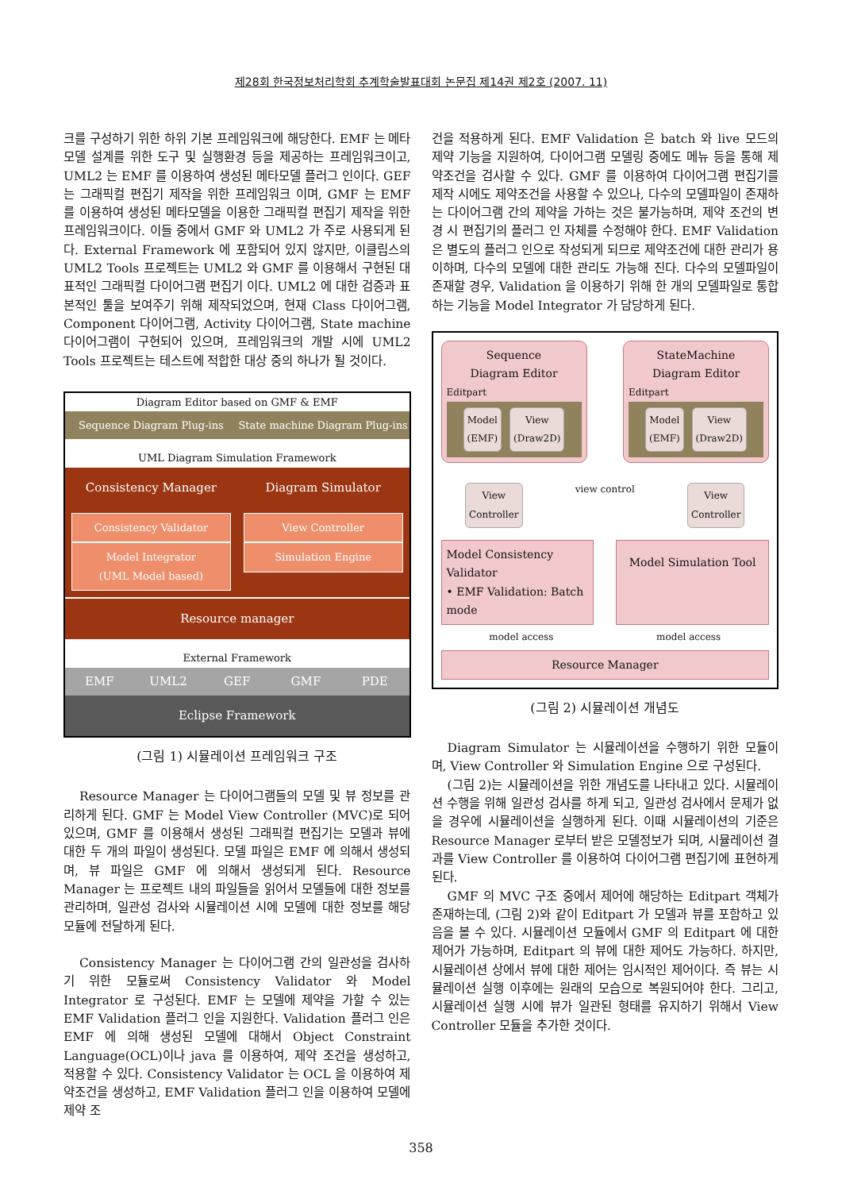제28회 한국정보처리학회 추계학술발표대회 논문집 제14권 제2호 (2007. 11)
크를 구성하기 위한 하위 기본 프레임워크에 해당한다. EMF 는 메타모델 설계를 위한 도구 및 실행환경 등을 제공하는 프레임워크이고, UML2 는 EMF 를 이용하여 생성된 메타모델 플러그 인이다. GEF 는 그래픽컬 편집기 제작을 위한 프레임워크 이며, GMF 는 EMF 를 이용하여 생성된 메타모델을 이용한 그래픽컬 편집기 제작을 위한 프레임워크이다. 이들 중에서 GMF 와 UML2 가 주로 사용되게 된다. External Framework 에 포함되어 있지 않지만, 이클립스의 UML2 Tools 프로젝트는 UML2 와 GMF 를 이용해서 구현된 대표적인 그래픽컬 다이어그램 편집기 이다. UML2 에 대한 검증과 표본적인 툴을 보여주기 위해 제작되었으며, 현재 Class 다이어그램, Component 다이어그램, Activity 다이어그램, State machine 다이어그램이 구현되어 있으며, 프레임워크의 개발 시에 UML2 Tools 프로젝트는 테스트에 적합한 대상 중의 하나가 될 것이다.
Diagram Editor based on GMF & EMF
Sequence Diagram Plug-ins State machine Diagram Plug-ins
UML Diagram Simulation Framework
Consistency Manager
Consistency Validator
Model Integrator
(UML Model based)
Diagram Simulator
View Controller
Simulation Engine
Resource manager
External Framework
EMF UML2 GEF GMF PDE
Eclipse Framework
(그림 1) 시뮬레이션 프레임워크 구조
Resource Manager 는 다이어그램들의 모델 및 뷰 정보를 관리하게 된다. GMF 는 Model View Controller (MVC)로 되어 있으며, GMF 를 이용해서 생성된 그래픽컬 편집기는 모델과 뷰에 대한 두 개의 파일이 생성된다. 모델 파일은 EMF 에 의해서 생성되며, 뷰 파일은 GMF 에 의해서 생성되게 된다. Resource Manager 는 프로젝트 내의 파일들을 읽어서 모델들에 대한 정보를 관리하며, 일관성 검사와 시뮬레이션 시에 모델에 대한 정보를 해당 모듈에 전달하게 된다.
Consistency Manager 는 다이어그램 간의 일관성을 검사하기 위한 모듈로써 Consistency Validator 와 Model Integrator 로 구성된다. EMF 는 모델에 제약을 가할 수 있는 EMF Validation 플러그 인을 지원한다. Validation 플러그 인은 EMF 에 의해 생성된 모델에 대해서 Object Constraint Language(OCL)이나 java 를 이용하여, 제약 조건을 생성하고, 적용할 수 있다. Consistency Validator 는 OCL 을 이용하여 제약조건을 생성하고, EMF Validation 플러그 인을 이용하여 모델에 제약 조
건을 적용하게 된다. EMF Validation 은 batch 와 live 모드의 제약 기능을 지원하여, 다이어그램 모델링 중에도 메뉴 등을 통해 제약조건을 검사할 수 있다. GMF 를 이용하여 다이어그램 편집기를 제작 시에도 제약조건을 사용할 수 있으나, 다수의 모델파일이 존재하는 다이어그램 간의 제약을 가하는 것은 불가능하며, 제약 조건의 변경 시 편집기의 플러그 인 자체를 수정해야 한다. EMF Validation 은 별도의 플러그 인으로 작성되게 되므로 제약조건에 대한 관리가 용이하며, 다수의 모델에 대한 관리도 가능해 진다. 다수의 모델파일이 존재할 경우, Validation 을 이용하기 위해 한 개의 모델파일로 통합하는 기능을 Model Integrator 가 담당하게 된다.
Sequence
Diagram Editor
Editpart
Model
(EMF) View
(Draw2D)
StateMachine
Diagram Editor
Editpart
Model
(EMF) View
(Draw2D)
View
Controller view control View
Controller
Model Consistency Validator
• EMF Validation: Batch mode
Model Simulation Tool
model access model access
Resource Manager
(그림 2) 시뮬레이션 개념도
Diagram Simulator 는 시뮬레이션을 수행하기 위한 모듈이며, View Controller 와 Simulation Engine 으로 구성된다.
(그림 2)는 시뮬레이션을 위한 개념도를 나타내고 있다. 시뮬레이션 수행을 위해 일관성 검사를 하게 되고, 일관성 검사에서 문제가 없을 경우에 시뮬레이션을 실행하게 된다. 이때 시뮬레이션의 기준은 Resource Manager 로부터 받은 모델정보가 되며, 시뮬레이션 결과를 View Controller 를 이용하여 다이어그램 편집기에 표현하게 된다.
GMF 의 MVC 구조 중에서 제어에 해당하는 Editpart 객체가 존재하는데, (그림 2)와 같이 Editpart 가 모델과 뷰를 포함하고 있음을 볼 수 있다. 시뮬레이션 모듈에서 GMF 의 Editpart 에 대한 제어가 가능하며, Editpart 의 뷰에 대한 제어도 가능하다. 하지만, 시뮬레이션 상에서 뷰에 대한 제어는 임시적인 제어이다. 즉 뷰는 시뮬레이션 실행 이후에는 원래의 모습으로 복원되어야 한다. 그리고, 시뮬레이션 실행 시에 뷰가 일관된 형태를 유지하기 위해서 View Controller 모듈을 추가한 것이다.
358